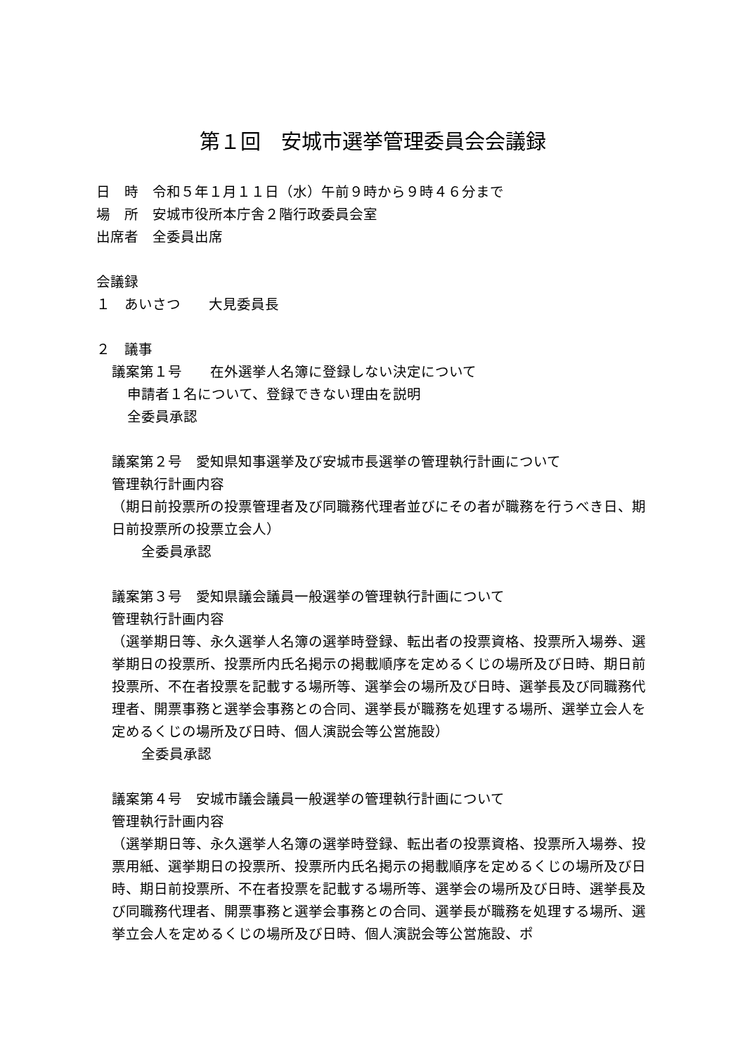第１回　安城市選挙管理委員会会議録
日　時　令和５年１月１１日（水）午前９時から９時４６分まで
場　所　安城市役所本庁舎２階行政委員会室
出席者　全委員出席
会議録
１　あいさつ　　大見委員長
２　議事
議案第１号　　在外選挙人名簿に登録しない決定について
申請者１名について、登録できない理由を説明
全委員承認
議案第２号　愛知県知事選挙及び安城市長選挙の管理執行計画について
管理執行計画内容
（期日前投票所の投票管理者及び同職務代理者並びにその者が職務を行うべき日、期日前投票所の投票立会人）
全委員承認
議案第３号　愛知県議会議員一般選挙の管理執行計画について
管理執行計画内容
（選挙期日等、永久選挙人名簿の選挙時登録、転出者の投票資格、投票所入場券、選挙期日の投票所、投票所内氏名掲示の掲載順序を定めるくじの場所及び日時、期日前投票所、不在者投票を記載する場所等、選挙会の場所及び日時、選挙長及び同職務代理者、開票事務と選挙会事務との合同、選挙長が職務を処理する場所、選挙立会人を定めるくじの場所及び日時、個人演説会等公営施設）
全委員承認
議案第４号　安城市議会議員一般選挙の管理執行計画について
管理執行計画内容
（選挙期日等、永久選挙人名簿の選挙時登録、転出者の投票資格、投票所入場券、投票用紙、選挙期日の投票所、投票所内氏名掲示の掲載順序を定めるくじの場所及び日時、期日前投票所、不在者投票を記載する場所等、選挙会の場所及び日時、選挙長及び同職務代理者、開票事務と選挙会事務との合同、選挙長が職務を処理する場所、選挙立会人を定めるくじの場所及び日時、個人演説会等公営施設、ポ